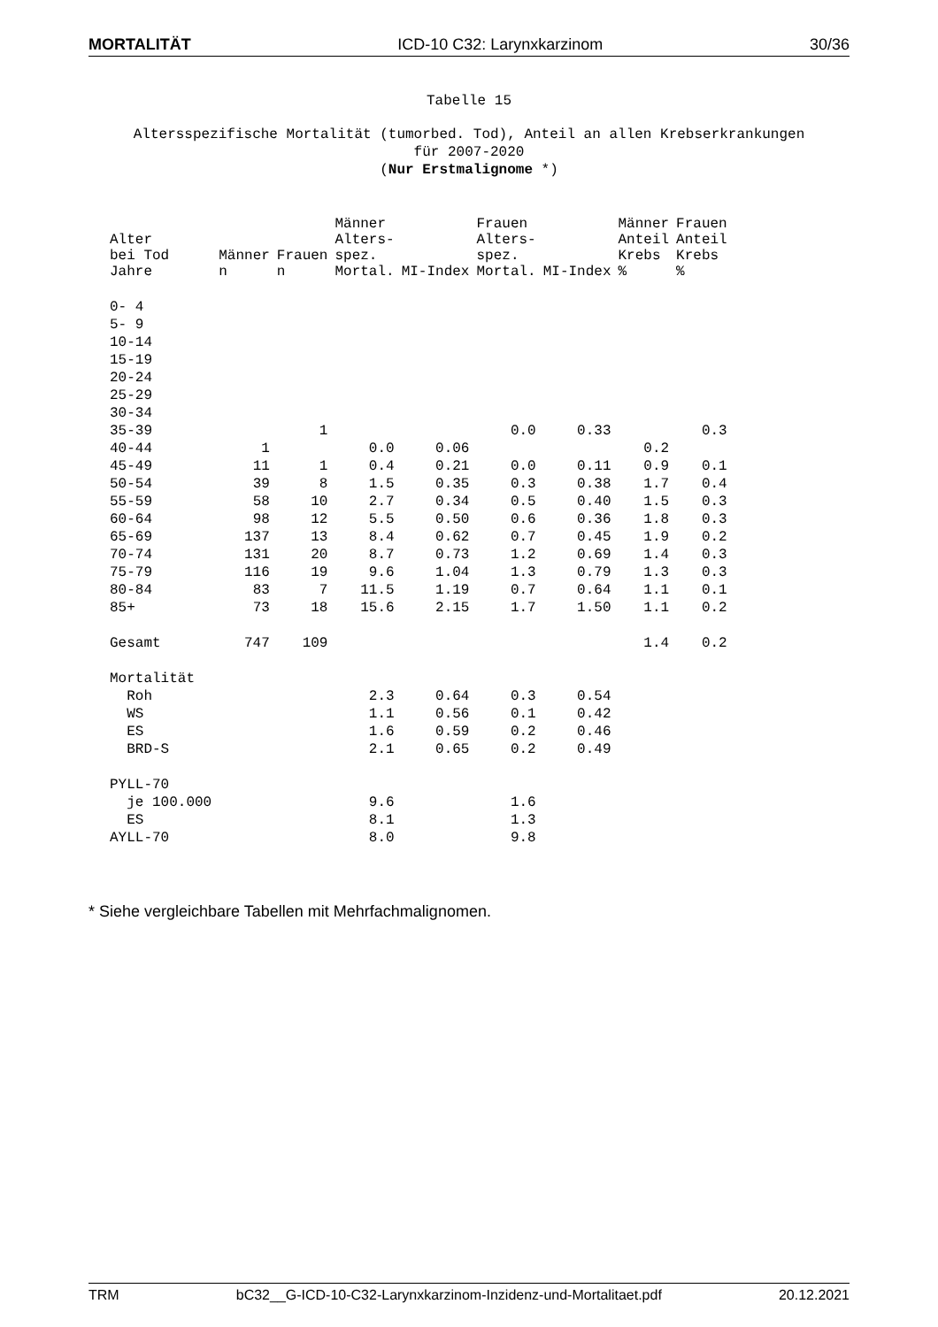MORTALITÄT ICD-10 C32: Larynxkarzinom 30/36
Tabelle 15
Altersspezifische Mortalität (tumorbed. Tod), Anteil an allen Krebserkrankungen
für 2007-2020
(Nur Erstmalignome *)
| Alter bei Tod Jahre | Männer n | Frauen n | Männer Alters- spez. Mortal. | MI-Index | Frauen Alters- spez. Mortal. | MI-Index | Männer Anteil Krebs % | Frauen Anteil Krebs % |
| --- | --- | --- | --- | --- | --- | --- | --- | --- |
| 0- 4 | | | | | | | | |
| 5- 9 | | | | | | | | |
| 10-14 | | | | | | | | |
| 15-19 | | | | | | | | |
| 20-24 | | | | | | | | |
| 25-29 | | | | | | | | |
| 30-34 | | | | | | | | |
| 35-39 | | 1 | | | 0.0 | 0.33 | | 0.3 |
| 40-44 | 1 | | 0.0 | 0.06 | | | 0.2 | |
| 45-49 | 11 | 1 | 0.4 | 0.21 | 0.0 | 0.11 | 0.9 | 0.1 |
| 50-54 | 39 | 8 | 1.5 | 0.35 | 0.3 | 0.38 | 1.7 | 0.4 |
| 55-59 | 58 | 10 | 2.7 | 0.34 | 0.5 | 0.40 | 1.5 | 0.3 |
| 60-64 | 98 | 12 | 5.5 | 0.50 | 0.6 | 0.36 | 1.8 | 0.3 |
| 65-69 | 137 | 13 | 8.4 | 0.62 | 0.7 | 0.45 | 1.9 | 0.2 |
| 70-74 | 131 | 20 | 8.7 | 0.73 | 1.2 | 0.69 | 1.4 | 0.3 |
| 75-79 | 116 | 19 | 9.6 | 1.04 | 1.3 | 0.79 | 1.3 | 0.3 |
| 80-84 | 83 | 7 | 11.5 | 1.19 | 0.7 | 0.64 | 1.1 | 0.1 |
| 85+ | 73 | 18 | 15.6 | 2.15 | 1.7 | 1.50 | 1.1 | 0.2 |
| Gesamt | 747 | 109 | | | | | 1.4 | 0.2 |
| Mortalität | | | | | | | | |
| Roh | | | 2.3 | 0.64 | 0.3 | 0.54 | | |
| WS | | | 1.1 | 0.56 | 0.1 | 0.42 | | |
| ES | | | 1.6 | 0.59 | 0.2 | 0.46 | | |
| BRD-S | | | 2.1 | 0.65 | 0.2 | 0.49 | | |
| PYLL-70 | | | | | | | | |
| je 100.000 | | | 9.6 | | 1.6 | | | |
| ES | | | 8.1 | | 1.3 | | | |
| AYLL-70 | | | 8.0 | | 9.8 | | | |
* Siehe vergleichbare Tabellen mit Mehrfachmalignomen.
TRM bC32__G-ICD-10-C32-Larynxkarzinom-Inzidenz-und-Mortalitaet.pdf 20.12.2021